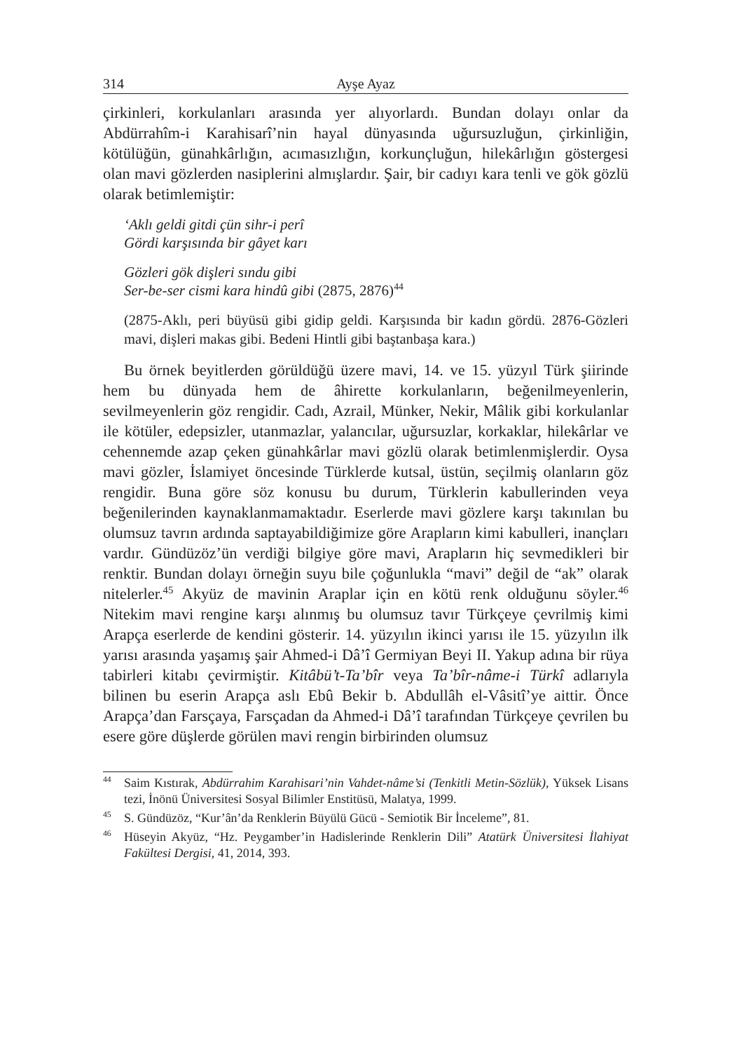314 Ayşe Ayaz
çirkinleri, korkulanları arasında yer alıyorlardı. Bundan dolayı onlar da Abdürrahîm-i Karahisarî’nin hayal dünyasında uğursuzluğun, çirkinliğin, kötülüğün, günahkârlığın, acımasızlığın, korkunçluğun, hilekârlığın göstergesi olan mavi gözlerden nasiplerini almışlardır. Şair, bir cadıyı kara tenli ve gök gözlü olarak betimlemiştir:
‘Aklı geldi gitdi çün sihr-i perî
Gördi karşısında bir gâyet karı
Gözleri gök dişleri sındu gibi
Ser-be-ser cismi kara hindû gibi (2875, 2876)<sup>44</sup>
(2875-Aklı, peri büyüsü gibi gidip geldi. Karşısında bir kadın gördü. 2876-Gözleri mavi, dişleri makas gibi. Bedeni Hintli gibi baştanbaşa kara.)
Bu örnek beyitlerden görüldüğü üzere mavi, 14. ve 15. yüzyıl Türk şiirinde hem bu dünyada hem de âhirette korkulanların, beğenilmeyenlerin, sevilmeyenlerin göz rengidir. Cadı, Azrail, Münker, Nekir, Mâlik gibi korkulanlar ile kötüler, edepsizler, utanmazlar, yalancılar, uğursuzlar, korkaklar, hilekârlar ve cehennemde azap çeken günahkârlar mavi gözlü olarak betimlenmişlerdir. Oysa mavi gözler, İslamiyet öncesinde Türklerde kutsal, üstün, seçilmiş olanların göz rengidir. Buna göre söz konusu bu durum, Türklerin kabullerinden veya beğenilerinden kaynaklanmamaktadır. Eserlerde mavi gözlere karşı takınılan bu olumsuz tavrın ardında saptayabildiğimize göre Arapların kimi kabulleri, inançları vardır. Gündüzöz’ün verdiği bilgiye göre mavi, Arapların hiç sevmedikleri bir renktir. Bundan dolayı örneğin suyu bile çoğunlukla “mavi” değil de “ak” olarak nitelerler.<sup>45</sup> Akyüz de mavinin Araplar için en kötü renk olduğunu söyler.<sup>46</sup> Nitekim mavi rengine karşı alınmış bu olumsuz tavır Türkçeye çevrilmiş kimi Arapça eserlerde de kendini gösterir. 14. yüzyılın ikinci yarısı ile 15. yüzyılın ilk yarısı arasında yaşamış şair Ahmed-i Dâ’î Germiyan Beyi II. Yakup adına bir rüya tabirleri kitabı çevirmiştir. Kitâbü’t-Ta’bîr veya Ta’bîr-nâme-i Türkî adlarıyla bilinen bu eserin Arapça aslı Ebû Bekir b. Abdullâh el-Vâsitî’ye aittir. Önce Arapça’dan Farsçaya, Farsçadan da Ahmed-i Dâ’î tarafından Türkçeye çevrilen bu esere göre düşlerde görülen mavi rengin birbirinden olumsuz
<sup>44</sup> Saim Kıstırak, Abdürrahim Karahisari’nin Vahdet-nâme’si (Tenkitli Metin-Sözlük), Yüksek Lisans tezi, İnönü Üniversitesi Sosyal Bilimler Enstitüsü, Malatya, 1999.
<sup>45</sup> S. Gündüzöz, “Kur’ân’da Renklerin Büyülü Gücü - Semiotik Bir İnceleme”, 81.
<sup>46</sup> Hüseyin Akyüz, “Hz. Peygamber’in Hadislerinde Renklerin Dili” Atatürk Üniversitesi İlahiyat Fakültesi Dergisi, 41, 2014, 393.